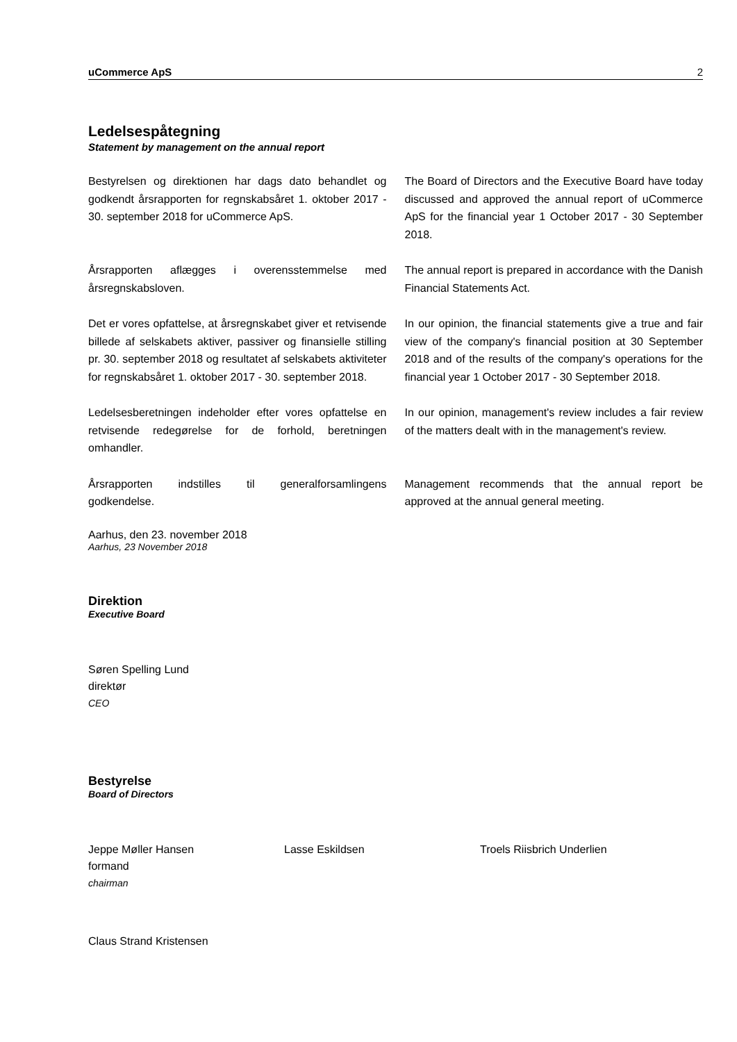uCommerce ApS 2
Ledelsespåtegning
Statement by management on the annual report
Bestyrelsen og direktionen har dags dato behandlet og godkendt årsrapporten for regnskabsåret 1. oktober 2017 - 30. september 2018 for uCommerce ApS.
The Board of Directors and the Executive Board have today discussed and approved the annual report of uCommerce ApS for the financial year 1 October 2017 - 30 September 2018.
Årsrapporten aflægges i overensstemmelse med årsregnskabsloven.
The annual report is prepared in accordance with the Danish Financial Statements Act.
Det er vores opfattelse, at årsregnskabet giver et retvisende billede af selskabets aktiver, passiver og finansielle stilling pr. 30. september 2018 og resultatet af selskabets aktiviteter for regnskabsåret 1. oktober 2017 - 30. september 2018.
In our opinion, the financial statements give a true and fair view of the company's financial position at 30 September 2018 and of the results of the company's operations for the financial year 1 October 2017 - 30 September 2018.
Ledelsesberetningen indeholder efter vores opfattelse en retvisende redegørelse for de forhold, beretningen omhandler.
In our opinion, management's review includes a fair review of the matters dealt with in the management's review.
Årsrapporten indstilles til generalforsamlingens godkendelse.
Management recommends that the annual report be approved at the annual general meeting.
Aarhus, den 23. november 2018
Aarhus, 23 November 2018
Direktion
Executive Board
Søren Spelling Lund
direktør
CEO
Bestyrelse
Board of Directors
Jeppe Møller Hansen
formand
chairman
Lasse Eskildsen Troels Riisbrich Underlien
Claus Strand Kristensen